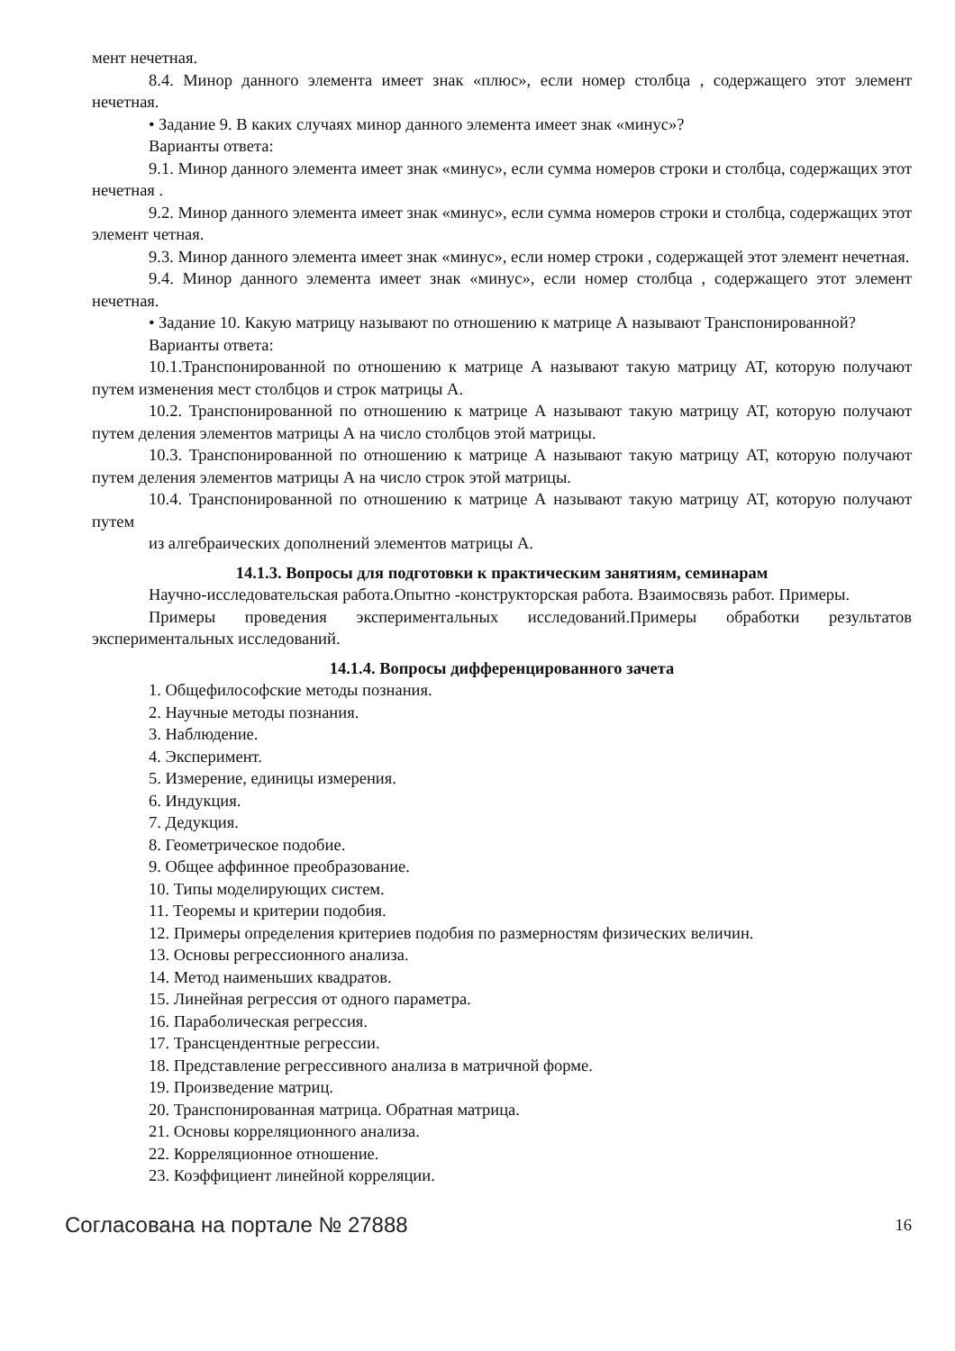мент нечетная.
8.4. Минор данного элемента имеет знак «плюс», если номер столбца , содержащего этот элемент нечетная.
• Задание 9. В каких случаях минор данного элемента имеет знак «минус»?
Варианты ответа:
9.1. Минор данного элемента имеет знак «минус», если сумма номеров строки и столбца, содержащих этот нечетная .
9.2. Минор данного элемента имеет знак «минус», если сумма номеров строки и столбца, содержащих этот элемент четная.
9.3. Минор данного элемента имеет знак «минус», если номер строки , содержащей этот элемент нечетная.
9.4. Минор данного элемента имеет знак «минус», если номер столбца , содержащего этот элемент нечетная.
• Задание 10. Какую матрицу называют по отношению к матрице А называют Транспонированной?
Варианты ответа:
10.1.Транспонированной по отношению к матрице А называют такую матрицу АТ, которую получают путем изменения мест столбцов и строк матрицы А.
10.2. Транспонированной по отношению к матрице А называют такую матрицу АТ, которую получают путем деления элементов матрицы А на число столбцов этой матрицы.
10.3. Транспонированной по отношению к матрице А называют такую матрицу АТ, которую получают путем деления элементов матрицы А на число строк этой матрицы.
10.4. Транспонированной по отношению к матрице А называют такую матрицу АТ, которую получают путем
из алгебраических дополнений элементов матрицы А.
14.1.3. Вопросы для подготовки к практическим занятиям, семинарам
Научно-исследовательская работа.Опытно -конструкторская работа. Взаимосвязь работ. Примеры.
Примеры проведения экспериментальных исследований.Примеры обработки результатов экспериментальных исследований.
14.1.4. Вопросы дифференцированного зачета
1. Общефилософские методы познания.
2. Научные методы познания.
3. Наблюдение.
4. Эксперимент.
5. Измерение, единицы измерения.
6. Индукция.
7. Дедукция.
8. Геометрическое подобие.
9. Общее аффинное преобразование.
10. Типы моделирующих систем.
11. Теоремы и критерии подобия.
12. Примеры определения критериев подобия по размерностям физических величин.
13. Основы регрессионного анализа.
14. Метод наименьших квадратов.
15. Линейная регрессия от одного параметра.
16. Параболическая регрессия.
17. Трансцендентные регрессии.
18. Представление регрессивного анализа в матричной форме.
19. Произведение матриц.
20. Транспонированная матрица. Обратная матрица.
21. Основы корреляционного анализа.
22. Корреляционное отношение.
23. Коэффициент линейной корреляции.
Согласована на портале № 27888 16